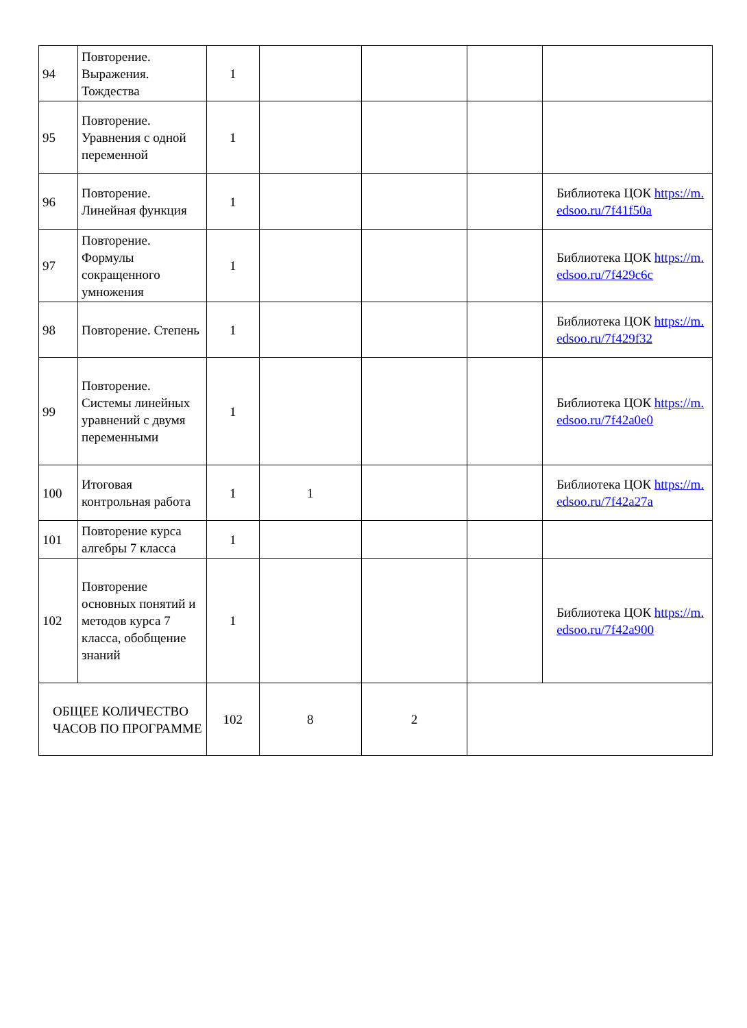| 94 | Повторение. Выражения. Тождества | 1 | | | | |
| 95 | Повторение. Уравнения с одной переменной | 1 | | | | |
| 96 | Повторение. Линейная функция | 1 | | | | Библиотека ЦОК https://m.edsoo.ru/7f41f50a |
| 97 | Повторение. Формулы сокращенного умножения | 1 | | | | Библиотека ЦОК https://m.edsoo.ru/7f429c6c |
| 98 | Повторение. Степень | 1 | | | | Библиотека ЦОК https://m.edsoo.ru/7f429f32 |
| 99 | Повторение. Системы линейных уравнений с двумя переменными | 1 | | | | Библиотека ЦОК https://m.edsoo.ru/7f42a0e0 |
| 100 | Итоговая контрольная работа | 1 | 1 | | | Библиотека ЦОК https://m.edsoo.ru/7f42a27a |
| 101 | Повторение курса алгебры 7 класса | 1 | | | | |
| 102 | Повторение основных понятий и методов курса 7 класса, обобщение знаний | 1 | | | | Библиотека ЦОК https://m.edsoo.ru/7f42a900 |
| ОБЩЕЕ КОЛИЧЕСТВО ЧАСОВ ПО ПРОГРАММЕ | | 102 | 8 | 2 | | |